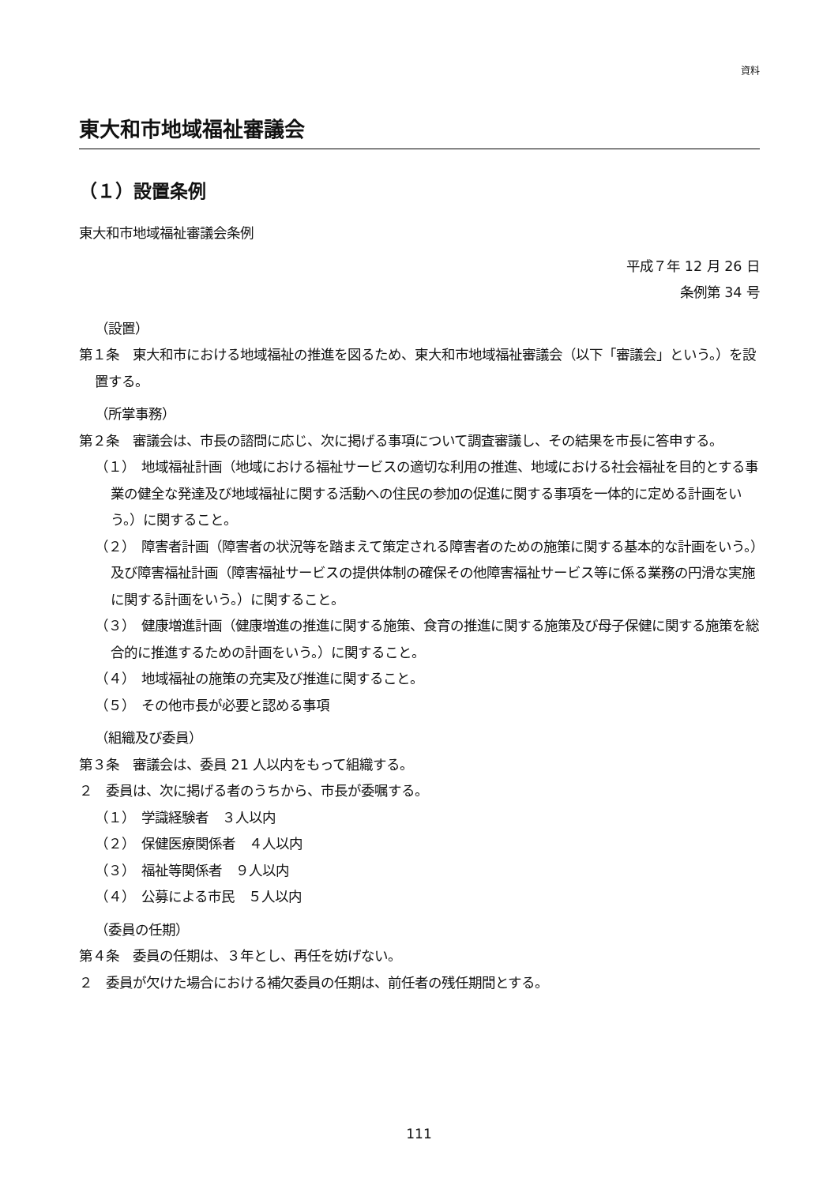資料
東大和市地域福祉審議会
（１）設置条例
東大和市地域福祉審議会条例
平成７年 12 月 26 日
条例第 34 号
（設置）
第１条　東大和市における地域福祉の推進を図るため、東大和市地域福祉審議会（以下「審議会」という。）を設置する。
（所掌事務）
第２条　審議会は、市長の諮問に応じ、次に掲げる事項について調査審議し、その結果を市長に答申する。
（１）　地域福祉計画（地域における福祉サービスの適切な利用の推進、地域における社会福祉を目的とする事業の健全な発達及び地域福祉に関する活動への住民の参加の促進に関する事項を一体的に定める計画をいう。）に関すること。
（２）　障害者計画（障害者の状況等を踏まえて策定される障害者のための施策に関する基本的な計画をいう。）及び障害福祉計画（障害福祉サービスの提供体制の確保その他障害福祉サービス等に係る業務の円滑な実施に関する計画をいう。）に関すること。
（３）　健康増進計画（健康増進の推進に関する施策、食育の推進に関する施策及び母子保健に関する施策を総合的に推進するための計画をいう。）に関すること。
（４）　地域福祉の施策の充実及び推進に関すること。
（５）　その他市長が必要と認める事項
（組織及び委員）
第３条　審議会は、委員 21 人以内をもって組織する。
２　委員は、次に掲げる者のうちから、市長が委嘱する。
（１）　学識経験者　３人以内
（２）　保健医療関係者　４人以内
（３）　福祉等関係者　９人以内
（４）　公募による市民　５人以内
（委員の任期）
第４条　委員の任期は、３年とし、再任を妨げない。
２　委員が欠けた場合における補欠委員の任期は、前任者の残任期間とする。
111